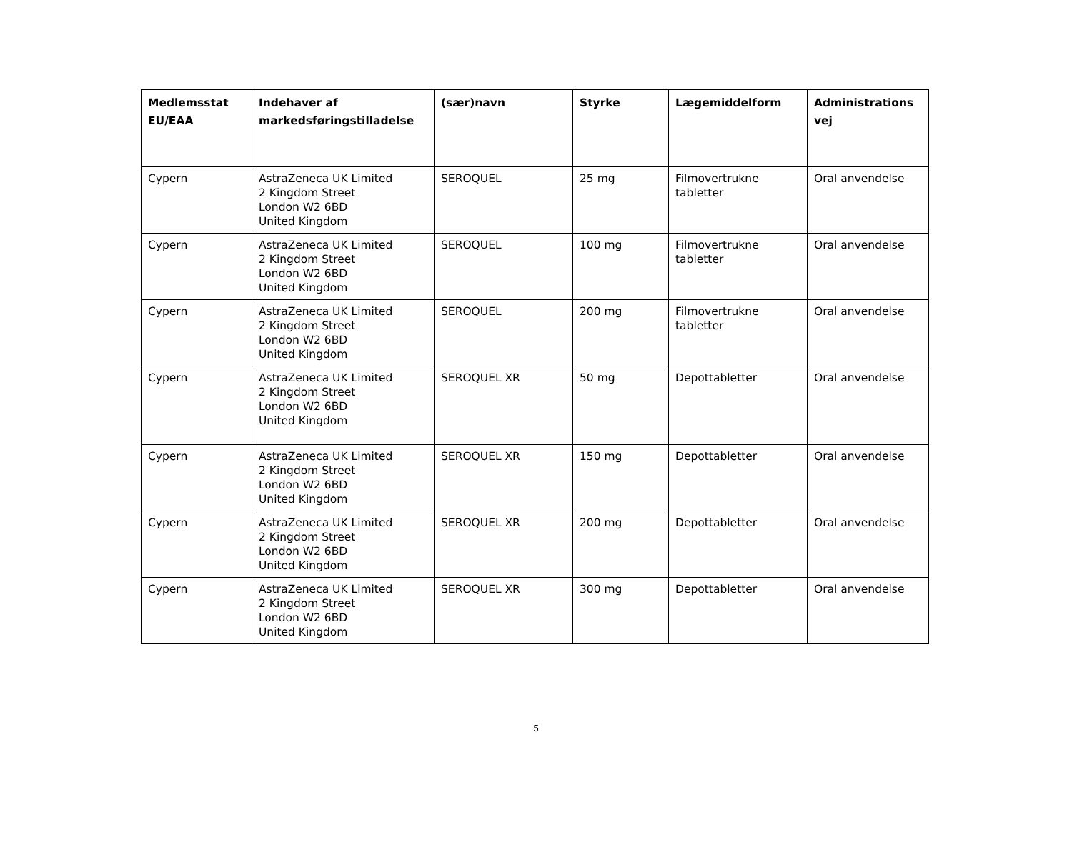| Medlemsstat EU/EAA | Indehaver af markedsføringstilladelse | (sær)navn | Styrke | Lægemiddelform | Administrations vej |
| --- | --- | --- | --- | --- | --- |
| Cypern | AstraZeneca UK Limited 2 Kingdom Street London W2 6BD United Kingdom | SEROQUEL | 25 mg | Filmovertrukne tabletter | Oral anvendelse |
| Cypern | AstraZeneca UK Limited 2 Kingdom Street London W2 6BD United Kingdom | SEROQUEL | 100 mg | Filmovertrukne tabletter | Oral anvendelse |
| Cypern | AstraZeneca UK Limited 2 Kingdom Street London W2 6BD United Kingdom | SEROQUEL | 200 mg | Filmovertrukne tabletter | Oral anvendelse |
| Cypern | AstraZeneca UK Limited 2 Kingdom Street London W2 6BD United Kingdom | SEROQUEL XR | 50 mg | Depottabletter | Oral anvendelse |
| Cypern | AstraZeneca UK Limited 2 Kingdom Street London W2 6BD United Kingdom | SEROQUEL XR | 150 mg | Depottabletter | Oral anvendelse |
| Cypern | AstraZeneca UK Limited 2 Kingdom Street London W2 6BD United Kingdom | SEROQUEL XR | 200 mg | Depottabletter | Oral anvendelse |
| Cypern | AstraZeneca UK Limited 2 Kingdom Street London W2 6BD United Kingdom | SEROQUEL XR | 300 mg | Depottabletter | Oral anvendelse |
5